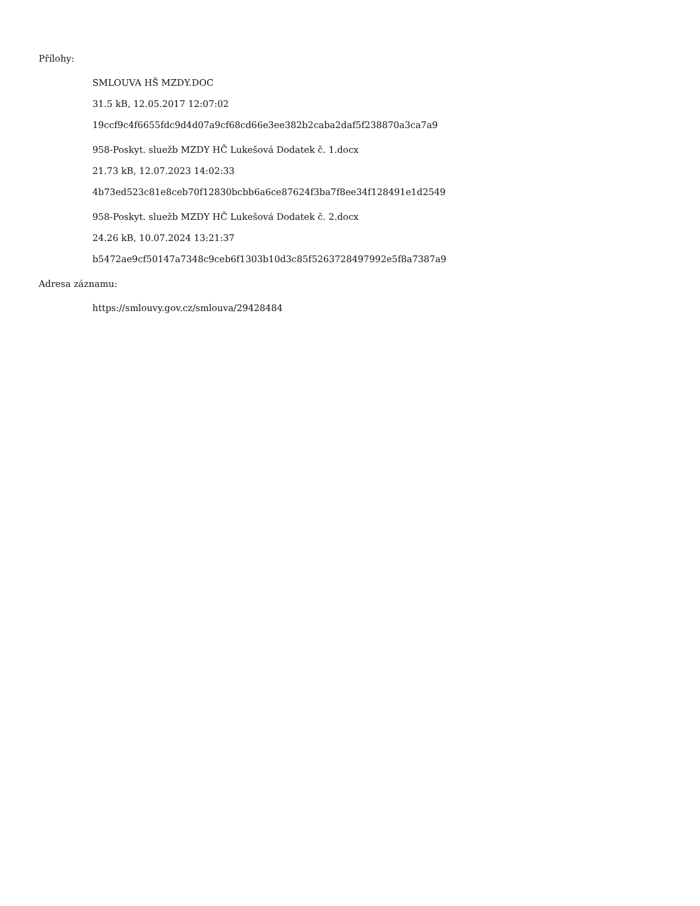Přílohy:
SMLOUVA HŠ MZDY.DOC
31.5 kB, 12.05.2017 12:07:02
19ccf9c4f6655fdc9d4d07a9cf68cd66e3ee382b2caba2daf5f238870a3ca7a9
958-Poskyt. sluežb MZDY HČ Lukešová Dodatek č. 1.docx
21.73 kB, 12.07.2023 14:02:33
4b73ed523c81e8ceb70f12830bcbb6a6ce87624f3ba7f8ee34f128491e1d2549
958-Poskyt. sluežb MZDY HČ Lukešová Dodatek č. 2.docx
24.26 kB, 10.07.2024 13:21:37
b5472ae9cf50147a7348c9ceb6f1303b10d3c85f5263728497992e5f8a7387a9
Adresa záznamu:
https://smlouvy.gov.cz/smlouva/29428484